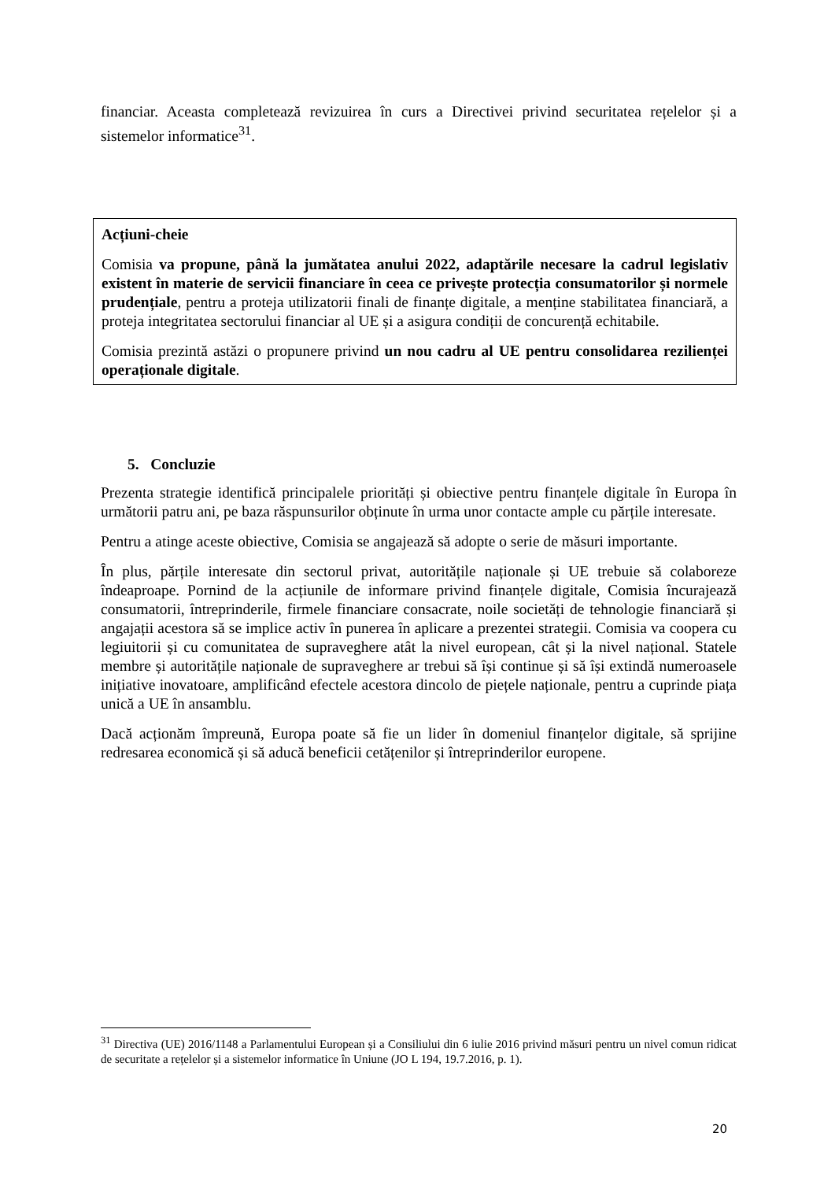financiar. Aceasta completează revizuirea în curs a Directivei privind securitatea rețelelor și a sistemelor informatice<sup>31</sup>.
Acțiuni-cheie
Comisia va propune, până la jumătatea anului 2022, adaptările necesare la cadrul legislativ existent în materie de servicii financiare în ceea ce privește protecția consumatorilor și normele prudențiale, pentru a proteja utilizatorii finali de finanțe digitale, a menține stabilitatea financiară, a proteja integritatea sectorului financiar al UE și a asigura condiții de concurență echitabile.
Comisia prezintă astăzi o propunere privind un nou cadru al UE pentru consolidarea rezilienței operaționale digitale.
5. Concluzie
Prezenta strategie identifică principalele priorități și obiective pentru finanțele digitale în Europa în următorii patru ani, pe baza răspunsurilor obținute în urma unor contacte ample cu părțile interesate.
Pentru a atinge aceste obiective, Comisia se angajează să adopte o serie de măsuri importante.
În plus, părțile interesate din sectorul privat, autoritățile naționale și UE trebuie să colaboreze îndeaproape. Pornind de la acțiunile de informare privind finanțele digitale, Comisia încurajează consumatorii, întreprinderile, firmele financiare consacrate, noile societăți de tehnologie financiară și angajații acestora să se implice activ în punerea în aplicare a prezentei strategii. Comisia va coopera cu legiuitorii și cu comunitatea de supraveghere atât la nivel european, cât și la nivel național. Statele membre și autoritățile naționale de supraveghere ar trebui să își continue și să își extindă numeroasele inițiative inovatoare, amplificând efectele acestora dincolo de piețele naționale, pentru a cuprinde piața unică a UE în ansamblu.
Dacă acționăm împreună, Europa poate să fie un lider în domeniul finanțelor digitale, să sprijine redresarea economică și să aducă beneficii cetățenilor și întreprinderilor europene.
<sup>31</sup> Directiva (UE) 2016/1148 a Parlamentului European și a Consiliului din 6 iulie 2016 privind măsuri pentru un nivel comun ridicat de securitate a rețelelor și a sistemelor informatice în Uniune (JO L 194, 19.7.2016, p. 1).
20